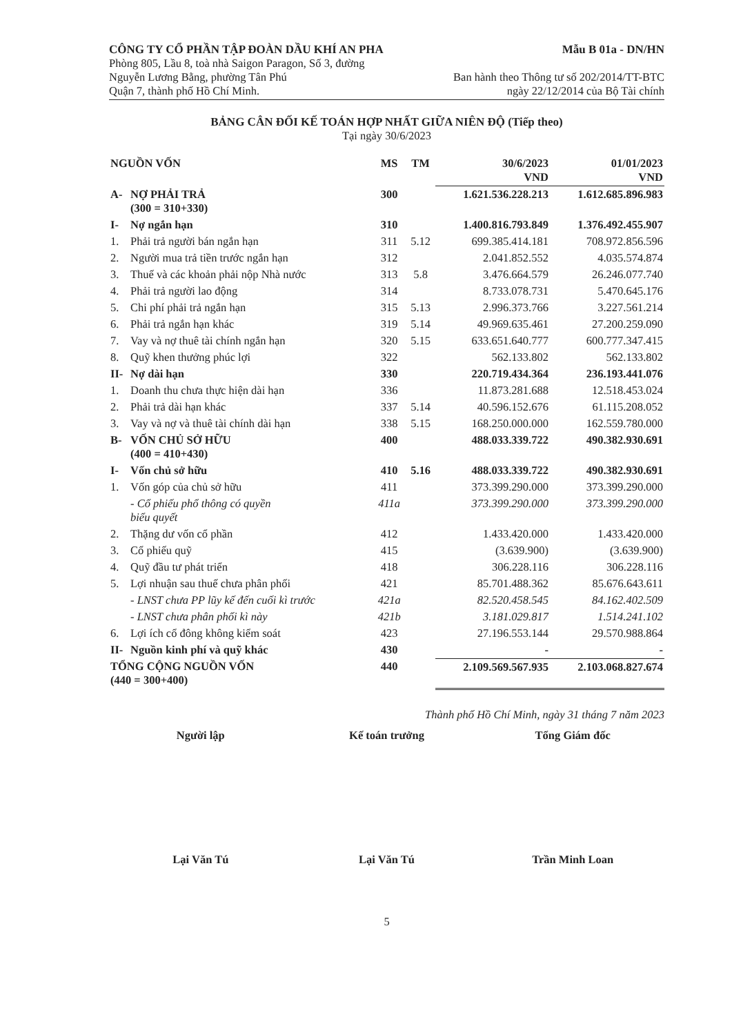CÔNG TY CỔ PHẦN TẬP ĐOÀN DẦU KHÍ AN PHA
Phòng 805, Lầu 8, toà nhà Saigon Paragon, Số 3, đường
Nguyễn Lương Bằng, phường Tân Phú
Quận 7, thành phố Hồ Chí Minh.
Mẫu B 01a - DN/HN
Ban hành theo Thông tư số 202/2014/TT-BTC
ngày 22/12/2014 của Bộ Tài chính
BẢNG CÂN ĐỐI KẾ TOÁN HỢP NHẤT GIỮA NIÊN ĐỘ (Tiếp theo)
Tại ngày 30/6/2023
| NGUỒN VỐN | | MS | TM | 30/6/2023 VND | 01/01/2023 VND |
| --- | --- | --- | --- | --- | --- |
| A- | NỢ PHẢI TRẢ (300 = 310+330) | 300 | | 1.621.536.228.213 | 1.612.685.896.983 |
| I- | Nợ ngắn hạn | 310 | | 1.400.816.793.849 | 1.376.492.455.907 |
| 1. | Phải trả người bán ngắn hạn | 311 | 5.12 | 699.385.414.181 | 708.972.856.596 |
| 2. | Người mua trả tiền trước ngắn hạn | 312 | | 2.041.852.552 | 4.035.574.874 |
| 3. | Thuế và các khoản phải nộp Nhà nước | 313 | 5.8 | 3.476.664.579 | 26.246.077.740 |
| 4. | Phải trả người lao động | 314 | | 8.733.078.731 | 5.470.645.176 |
| 5. | Chi phí phải trả ngắn hạn | 315 | 5.13 | 2.996.373.766 | 3.227.561.214 |
| 6. | Phải trả ngắn hạn khác | 319 | 5.14 | 49.969.635.461 | 27.200.259.090 |
| 7. | Vay và nợ thuê tài chính ngắn hạn | 320 | 5.15 | 633.651.640.777 | 600.777.347.415 |
| 8. | Quỹ khen thưởng phúc lợi | 322 | | 562.133.802 | 562.133.802 |
| II- | Nợ dài hạn | 330 | | 220.719.434.364 | 236.193.441.076 |
| 1. | Doanh thu chưa thực hiện dài hạn | 336 | | 11.873.281.688 | 12.518.453.024 |
| 2. | Phải trả dài hạn khác | 337 | 5.14 | 40.596.152.676 | 61.115.208.052 |
| 3. | Vay và nợ và thuê tài chính dài hạn | 338 | 5.15 | 168.250.000.000 | 162.559.780.000 |
| B- | VỐN CHỦ SỞ HỮU (400 = 410+430) | 400 | | 488.033.339.722 | 490.382.930.691 |
| I- | Vốn chủ sở hữu | 410 | 5.16 | 488.033.339.722 | 490.382.930.691 |
| 1. | Vốn góp của chủ sở hữu | 411 | | 373.399.290.000 | 373.399.290.000 |
| | - Cổ phiếu phổ thông có quyền biểu quyết | 411a | | 373.399.290.000 | 373.399.290.000 |
| 2. | Thặng dư vốn cổ phần | 412 | | 1.433.420.000 | 1.433.420.000 |
| 3. | Cổ phiếu quỹ | 415 | | (3.639.900) | (3.639.900) |
| 4. | Quỹ đầu tư phát triển | 418 | | 306.228.116 | 306.228.116 |
| 5. | Lợi nhuận sau thuế chưa phân phối | 421 | | 85.701.488.362 | 85.676.643.611 |
| | - LNST chưa PP lũy kế đến cuối kì trước | 421a | | 82.520.458.545 | 84.162.402.509 |
| | - LNST chưa phân phối kì này | 421b | | 3.181.029.817 | 1.514.241.102 |
| 6. | Lợi ích cổ đông không kiểm soát | 423 | | 27.196.553.144 | 29.570.988.864 |
| II- | Nguồn kinh phí và quỹ khác | 430 | | - | - |
| TỔNG CỘNG NGUỒN VỐN (440 = 300+400) | | 440 | | 2.109.569.567.935 | 2.103.068.827.674 |
Thành phố Hồ Chí Minh, ngày 31 tháng 7 năm 2023
Người lập
Lại Văn Tú
Kế toán trưởng
Lại Văn Tú
Tổng Giám đốc
Trần Minh Loan
5